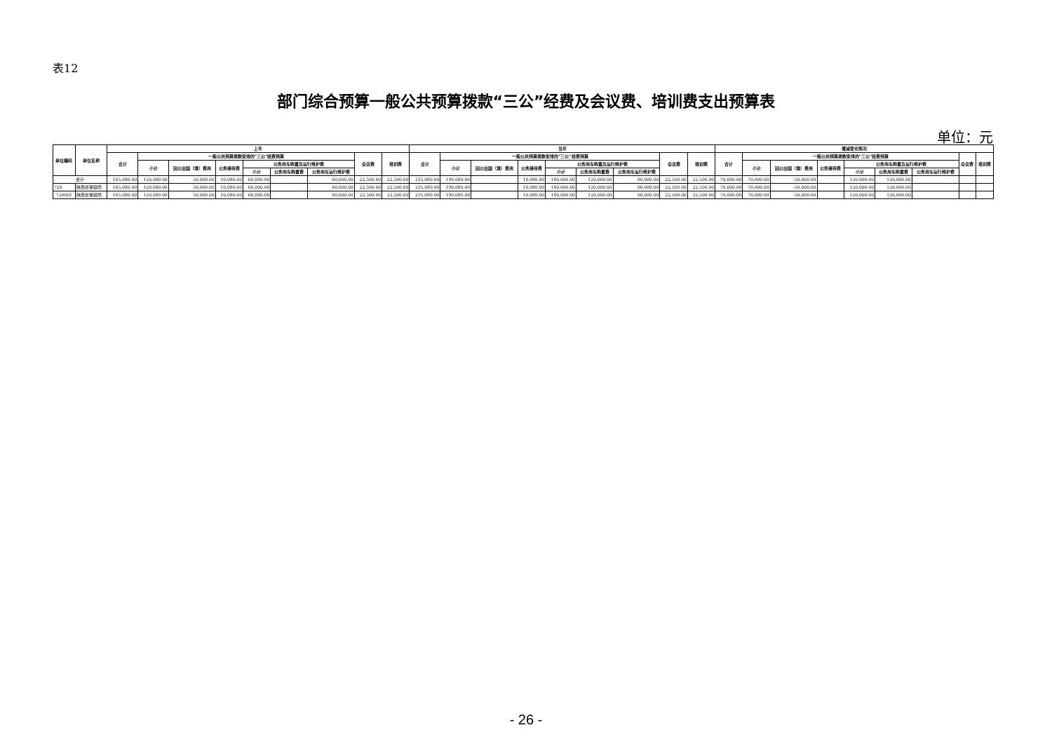表12
部门综合预算一般公共预算拨款“三公”经费及会议费、培训费支出预算表
单位：元
| 单位编码 | 单位名称 | 上年 | | | | | | | | | 当年 | | | | | | | | | 增减变化情况 | | | | | | | | |
| --- | --- | --- | --- | --- | --- | --- | --- | --- | --- | --- | --- | --- | --- | --- | --- | --- | --- | --- | --- | --- | --- | --- | --- | --- | --- | --- | --- | --- |
| | | 合计 | 一般公共预算拨款安排的“三公”经费预算 | | | | | | 会议费 | 培训费 | 合计 | 一般公共预算拨款安排的“三公”经费预算 | | | | | | 会议费 | 培训费 | 合计 | 一般公共预算拨款安排的“三公”经费预算 | | | | | | 会议费 | 培训费 |
| | | | 小计 | 因公出国（境）费用 | 公务接待费 | 公务用车购置及运行维护费 | | | | | | 小计 | 因公出国（境）费用 | 公务接待费 | 公务用车购置及运行维护费 | | | | | | 小计 | 因公出国（境）费用 | 公务接待费 | 公务用车购置及运行维护费 | | | | |
| | | | | | | 小计 | 公务用车购置费 | 公务用车运行维护费 | | | | | | | 小计 | 公务用车购置费 | 公务用车运行维护费 | | | | | | | 小计 | 公务用车购置费 | 公务用车运行维护费 | | |
| 合计 | | 165,080.00 | 120,080.00 | 50,000.00 | 10,080.00 | 60,000.00 | | 60,000.00 | 22,500.00 | 22,500.00 | 235,080.00 | 190,080.00 | | 10,080.00 | 180,000.00 | 120,000.00 | 60,000.00 | 22,500.00 | 22,500.00 | 70,000.00 | 70,000.00 | -50,000.00 | | 120,000.00 | 120,000.00 | | | |
| 720 | 陕西省保健局 | 165,080.00 | 120,080.00 | 50,000.00 | 10,080.00 | 60,000.00 | | 60,000.00 | 22,500.00 | 22,500.00 | 235,080.00 | 190,080.00 | | 10,080.00 | 180,000.00 | 120,000.00 | 60,000.00 | 22,500.00 | 22,500.00 | 70,000.00 | 70,000.00 | -50,000.00 | | 120,000.00 | 120,000.00 | | | |
| 720001 | 陕西省保健局 | 165,080.00 | 120,080.00 | 50,000.00 | 10,080.00 | 60,000.00 | | 60,000.00 | 22,500.00 | 22,500.00 | 235,080.00 | 190,080.00 | | 10,080.00 | 180,000.00 | 120,000.00 | 60,000.00 | 22,500.00 | 22,500.00 | 70,000.00 | 70,000.00 | -50,000.00 | | 120,000.00 | 120,000.00 | | | |
- 26 -